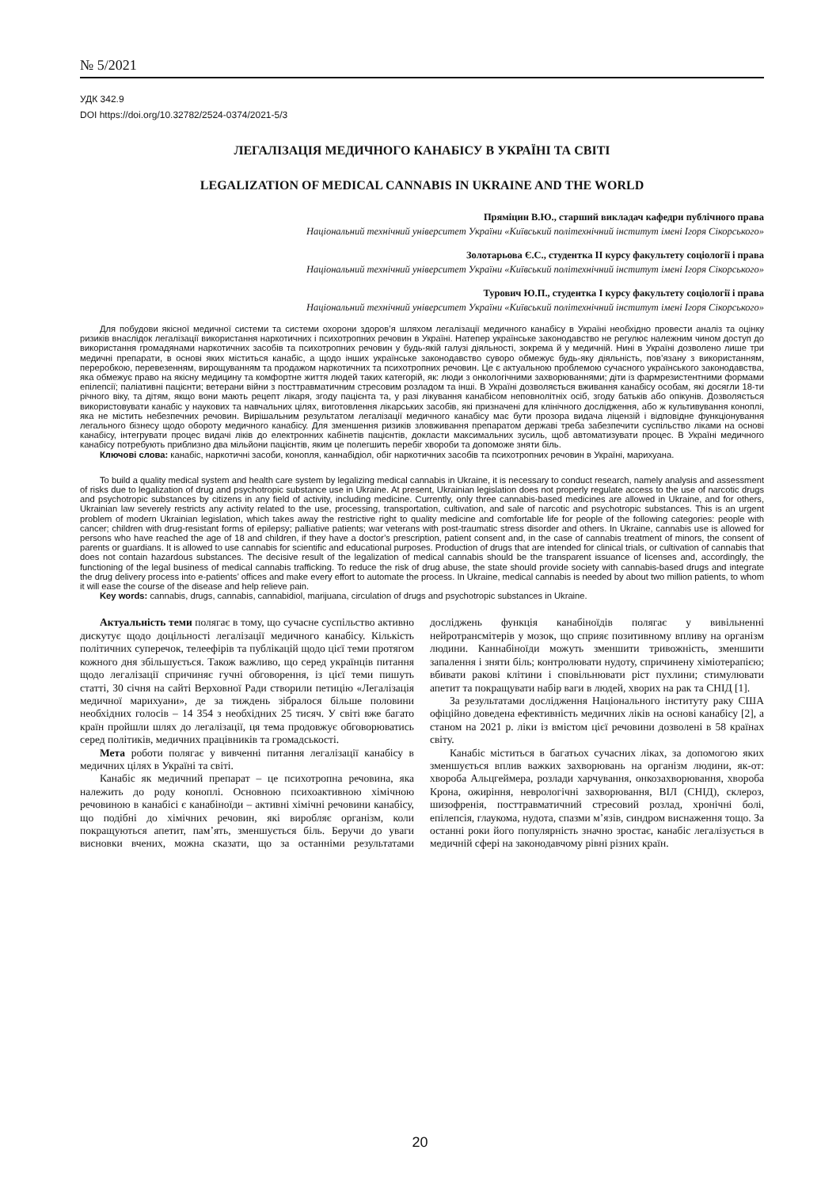№ 5/2021
УДК 342.9
DOI https://doi.org/10.32782/2524-0374/2021-5/3
ЛЕГАЛІЗАЦІЯ МЕДИЧНОГО КАНАБІСУ В УКРАЇНІ ТА СВІТІ
LEGALIZATION OF MEDICAL CANNABIS IN UKRAINE AND THE WORLD
Пряміцин В.Ю., старший викладач кафедри публічного права
Національний технічний університет України «Київський політехнічний інститут імені Ігоря Сікорського»
Золотарьова Є.С., студентка II курсу факультету соціології і права
Національний технічний університет України «Київський політехнічний інститут імені Ігоря Сікорського»
Турович Ю.П., студентка І курсу факультету соціології і права
Національний технічний університет України «Київський політехнічний інститут імені Ігоря Сікорського»
Для побудови якісної медичної системи та системи охорони здоров’я шляхом легалізації медичного канабісу в Україні необхідно провести аналіз та оцінку ризиків внаслідок легалізації використання наркотичних і психотропних речовин в Україні. Натепер українське законодавство не регулює належним чином доступ до використання громадянами наркотичних засобів та психотропних речовин у будь-якій галузі діяльності, зокрема й у медичній. Нині в Україні дозволено лише три медичні препарати, в основі яких міститься канабіс, а щодо інших українське законодавство суворо обмежує будь-яку діяльність, пов’язану з використанням, переробкою, перевезенням, вирощуванням та продажом наркотичних та психотропних речовин. Це є актуальною проблемою сучасного українського законодавства, яка обмежує право на якісну медицину та комфортне життя людей таких категорій, як: люди з онкологічними захворюваннями; діти із фармрезистентними формами епілепсії; паліативні пацієнти; ветерани війни з посттравматичним стресовим розладом та інші. В Україні дозволяється вживання канабісу особам, які досягли 18-ти річного віку, та дітям, якщо вони мають рецепт лікаря, згоду пацієнта та, у разі лікування канабісом неповнолітніх осіб, згоду батьків або опікунів. Дозволяється використовувати канабіс у наукових та навчальних цілях, виготовлення лікарських засобів, які призначені для клінічного дослідження, або ж культивування коноплі, яка не містить небезпечних речовин. Вирішальним результатом легалізації медичного канабісу має бути прозора видача ліцензій і відповідне функціонування легального бізнесу щодо обороту медичного канабісу. Для зменшення ризиків зловживання препаратом державі треба забезпечити суспільство ліками на основі канабісу, інтегрувати процес видачі ліків до електронних кабінетів пацієнтів, докласти максимальних зусиль, щоб автоматизувати процес. В Україні медичного канабісу потребують приблизно два мільйони пацієнтів, яким це полегшить перебіг хвороби та допоможе зняти біль.
Ключові слова: канабіс, наркотичні засоби, конопля, каннабідіол, обіг наркотичних засобів та психотропних речовин в Україні, марихуана.
To build a quality medical system and health care system by legalizing medical cannabis in Ukraine, it is necessary to conduct research, namely analysis and assessment of risks due to legalization of drug and psychotropic substance use in Ukraine. At present, Ukrainian legislation does not properly regulate access to the use of narcotic drugs and psychotropic substances by citizens in any field of activity, including medicine. Currently, only three cannabis-based medicines are allowed in Ukraine, and for others, Ukrainian law severely restricts any activity related to the use, processing, transportation, cultivation, and sale of narcotic and psychotropic substances. This is an urgent problem of modern Ukrainian legislation, which takes away the restrictive right to quality medicine and comfortable life for people of the following categories: people with cancer; children with drug-resistant forms of epilepsy; palliative patients; war veterans with post-traumatic stress disorder and others. In Ukraine, cannabis use is allowed for persons who have reached the age of 18 and children, if they have a doctor’s prescription, patient consent and, in the case of cannabis treatment of minors, the consent of parents or guardians. It is allowed to use cannabis for scientific and educational purposes. Production of drugs that are intended for clinical trials, or cultivation of cannabis that does not contain hazardous substances. The decisive result of the legalization of medical cannabis should be the transparent issuance of licenses and, accordingly, the functioning of the legal business of medical cannabis trafficking. To reduce the risk of drug abuse, the state should provide society with cannabis-based drugs and integrate the drug delivery process into e-patients’ offices and make every effort to automate the process. In Ukraine, medical cannabis is needed by about two million patients, to whom it will ease the course of the disease and help relieve pain.
Key words: cannabis, drugs, cannabis, cannabidiol, marijuana, circulation of drugs and psychotropic substances in Ukraine.
Актуальність теми полягає в тому, що сучасне суспільство активно дискутує щодо доцільності легалізації медичного канабісу. Кількість політичних суперечок, телеефірів та публікацій щодо цієї теми протягом кожного дня збільшується. Також важливо, що серед українців питання щодо легалізації спричиняє гучні обговорення, із цієї теми пишуть статті, 30 січня на сайті Верховної Ради створили петицію «Легалізація медичної марихуани», де за тиждень зібралося більше половини необхідних голосів – 14 354 з необхідних 25 тисяч. У світі вже багато країн пройшли шлях до легалізації, ця тема продовжує обговорюватись серед політиків, медичних працівників та громадськості.
Мета роботи полягає у вивченні питання легалізації канабісу в медичних цілях в Україні та світі.
Канабіс як медичний препарат – це психотропна речовина, яка належить до роду коноплі. Основною психоактивною хімічною речовиною в канабісі є канабіноїди – активні хімічні речовини канабісу, що подібні до хімічних речовин, які виробляє організм, коли покращуються апетит, пам’ять, зменшується біль. Беручи до уваги висновки вчених, можна сказати, що за останніми результатами досліджень функція канабіноїдів полягає у вивільненні нейротрансмітерів у мозок, що сприяє позитивному впливу на організм людини. Каннабіноїди можуть зменшити тривожність, зменшити запалення і зняти біль; контролювати нудоту, спричинену хіміотерапією; вбивати ракові клітини і сповільнювати ріст пухлини; стимулювати апетит та покращувати набір ваги в людей, хворих на рак та СНІД [1].
За результатами дослідження Національного інституту раку США офіційно доведена ефективність медичних ліків на основі канабісу [2], а станом на 2021 р. ліки із вмістом цієї речовини дозволені в 58 країнах світу.
Канабіс міститься в багатьох сучасних ліках, за допомогою яких зменшується вплив важких захворювань на організм людини, як-от: хвороба Альцгеймера, розлади харчування, онкозахворювання, хвороба Крона, ожиріння, неврологічні захворювання, ВІЛ (СНІД), склероз, шизофренія, посттравматичний стресовий розлад, хронічні болі, епілепсія, глаукома, нудота, спазми м’язів, синдром виснаження тощо. За останні роки його популярність значно зростає, канабіс легалізується в медичній сфері на законодавчому рівні різних країн.
20